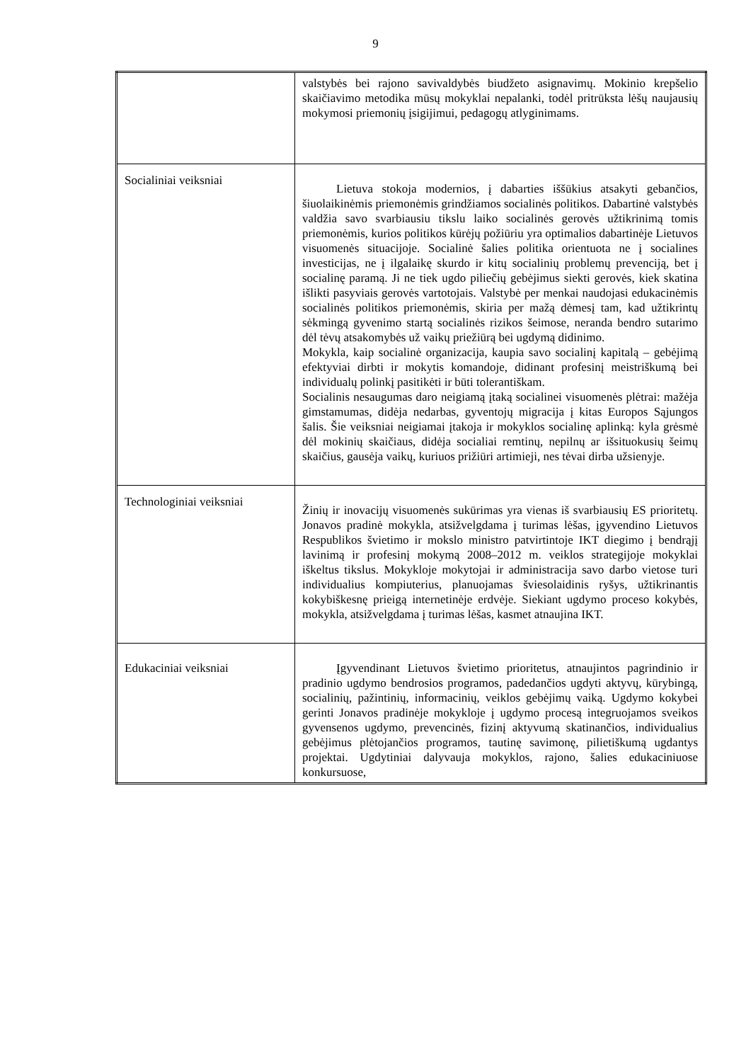9
| | valstybės bei rajono savivaldybės biudžeto asignavimų. Mokinio krepšelio skaičiavimo metodika mūsų mokyklai nepalanki, todėl pritrūksta lėšų naujausių mokymosi priemonių įsigijimui, pedagogų atlyginimams. |
| Socialiniai veiksniai | Lietuva stokoja modernios, į dabarties iššūkius atsakyti gebančios, šiuolaikinėmis priemonėmis grindžiamos socialinės politikos. Dabartinė valstybės valdžia savo svarbiausiu tikslu laiko socialinės gerovės užtikrinimą tomis priemonėmis, kurios politikos kūrėjų požiūriu yra optimalios dabartinėje Lietuvos visuomenės situacijoje. Socialinė šalies politika orientuota ne į socialines investicijas, ne į ilgalaikę skurdo ir kitų socialinių problemų prevenciją, bet į socialinę paramą. Ji ne tiek ugdo piliečių gebėjimus siekti gerovės, kiek skatina išlikti pasyviais gerovės vartotojais. Valstybė per menkai naudojasi edukacinėmis socialinės politikos priemonėmis, skiria per mažą dėmesį tam, kad užtikrintų sėkmingą gyvenimo startą socialinės rizikos šeimose, neranda bendro sutarimo dėl tėvų atsakomybės už vaikų priežiūrą bei ugdymą didinimo. Mokykla, kaip socialinė organizacija, kaupia savo socialinį kapitalą – gebėjimą efektyviai dirbti ir mokytis komandoje, didinant profesinį meistriškumą bei individualų polinkį pasitikėti ir būti tolerantiškam. Socialinis nesaugumas daro neigiamą įtaką socialinei visuomenės plėtrai: mažėja gimstamumas, didėja nedarbas, gyventojų migracija į kitas Europos Sąjungos šalis. Šie veiksniai neigiamai įtakoja ir mokyklos socialinę aplinką: kyla grėsmė dėl mokinių skaičiaus, didėja socialiai remtinų, nepilnų ar išsituokusių šeimų skaičius, gausėja vaikų, kuriuos prižiūri artimieji, nes tėvai dirba užsienyje. |
| Technologiniai veiksniai | Žinių ir inovacijų visuomenės sukūrimas yra vienas iš svarbiausių ES prioritetų. Jonavos pradinė mokykla, atsižvelgdama į turimas lėšas, įgyvendino Lietuvos Respublikos švietimo ir mokslo ministro patvirtintoje IKT diegimo į bendrąjį lavinimą ir profesinį mokymą 2008–2012 m. veiklos strategijoje mokyklai iškeltus tikslus. Mokykloje mokytojai ir administracija savo darbo vietose turi individualius kompiuterius, planuojamas šviesolaidinis ryšys, užtikrinantis kokybiškesnę prieigą internetinėje erdvėje. Siekiant ugdymo proceso kokybės, mokykla, atsižvelgdama į turimas lėšas, kasmet atnaujina IKT. |
| Edukaciniai veiksniai | Įgyvendinant Lietuvos švietimo prioritetus, atnaujintos pagrindinio ir pradinio ugdymo bendrosios programos, padedančios ugdyti aktyvų, kūrybingą, socialinių, pažintinių, informacinių, veiklos gebėjimų vaiką. Ugdymo kokybei gerinti Jonavos pradinėje mokykloje į ugdymo procesą integruojamos sveikos gyvensenos ugdymo, prevencinės, fizinį aktyvumą skatinančios, individualius gebėjimus plėtojančios programos, tautinę savimonę, pilietiškumą ugdantys projektai. Ugdytiniai dalyvauja mokyklos, rajono, šalies edukaciniuose konkursuose, |